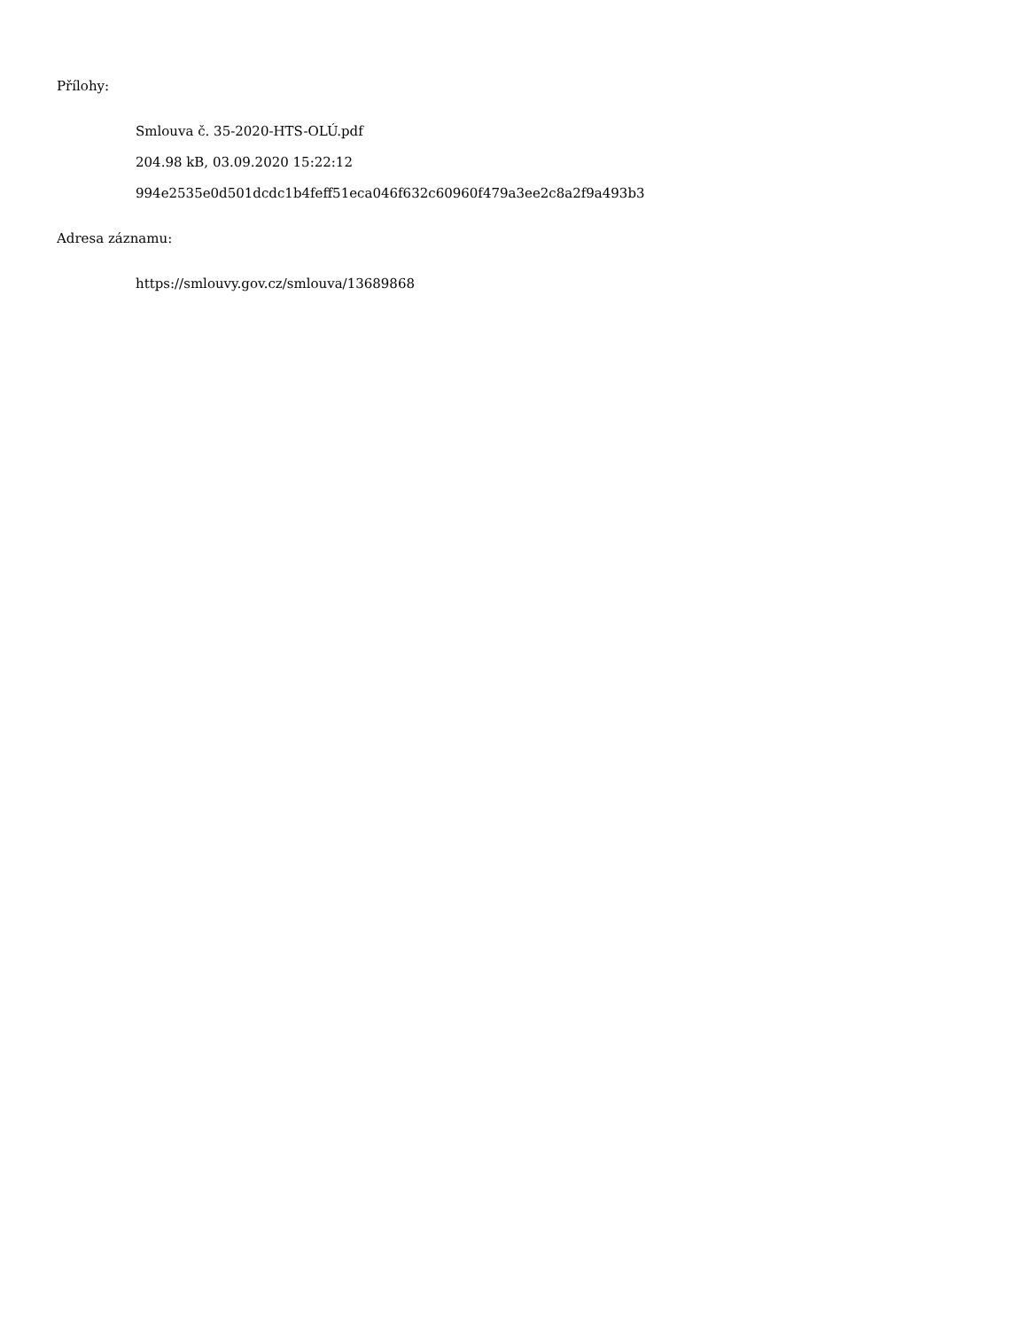Přílohy:
Smlouva č. 35-2020-HTS-OLÚ.pdf
204.98 kB, 03.09.2020 15:22:12
994e2535e0d501dcdc1b4feff51eca046f632c60960f479a3ee2c8a2f9a493b3
Adresa záznamu:
https://smlouvy.gov.cz/smlouva/13689868